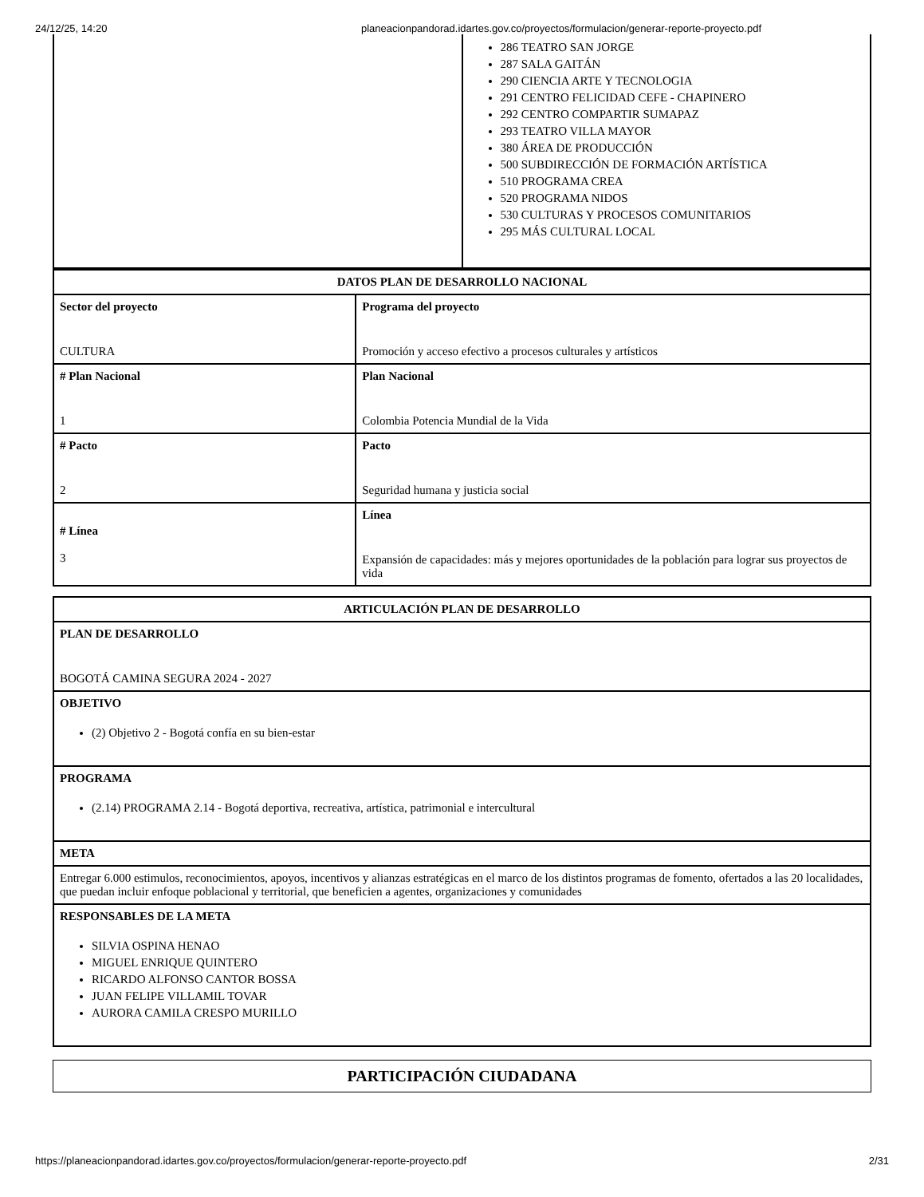24/12/25, 14:20 planeacionpandorad.idartes.gov.co/proyectos/formulacion/generar-reporte-proyecto.pdf
| | 286 TEATRO SAN JORGE 287 SALA GAITÁN 290 CIENCIA ARTE Y TECNOLOGIA 291 CENTRO FELICIDAD CEFE - CHAPINERO 292 CENTRO COMPARTIR SUMAPAZ 293 TEATRO VILLA MAYOR 380 ÁREA DE PRODUCCIÓN 500 SUBDIRECCIÓN DE FORMACIÓN ARTÍSTICA 510 PROGRAMA CREA 520 PROGRAMA NIDOS 530 CULTURAS Y PROCESOS COMUNITARIOS 295 MÁS CULTURAL LOCAL |
| DATOS PLAN DE DESARROLLO NACIONAL | |
| --- | --- |
| Sector del proyecto CULTURA | Programa del proyecto Promoción y acceso efectivo a procesos culturales y artísticos |
| # Plan Nacional 1 | Plan Nacional Colombia Potencia Mundial de la Vida |
| # Pacto 2 | Pacto Seguridad humana y justicia social |
| # Línea 3 | Línea Expansión de capacidades: más y mejores oportunidades de la población para lograr sus proyectos de vida |
| ARTICULACIÓN PLAN DE DESARROLLO |
| --- |
| PLAN DE DESARROLLO BOGOTÁ CAMINA SEGURA 2024 - 2027 |
| OBJETIVO (2) Objetivo 2 - Bogotá confía en su bien-estar |
| PROGRAMA (2.14) PROGRAMA 2.14 - Bogotá deportiva, recreativa, artística, patrimonial e intercultural |
| META |
| Entregar 6.000 estimulos, reconocimientos, apoyos, incentivos y alianzas estratégicas en el marco de los distintos programas de fomento, ofertados a las 20 localidades, que puedan incluir enfoque poblacional y territorial, que beneficien a agentes, organizaciones y comunidades |
| RESPONSABLES DE LA META SILVIA OSPINA HENAO MIGUEL ENRIQUE QUINTERO RICARDO ALFONSO CANTOR BOSSA JUAN FELIPE VILLAMIL TOVAR AURORA CAMILA CRESPO MURILLO |
PARTICIPACIÓN CIUDADANA
https://planeacionpandorad.idartes.gov.co/proyectos/formulacion/generar-reporte-proyecto.pdf 2/31